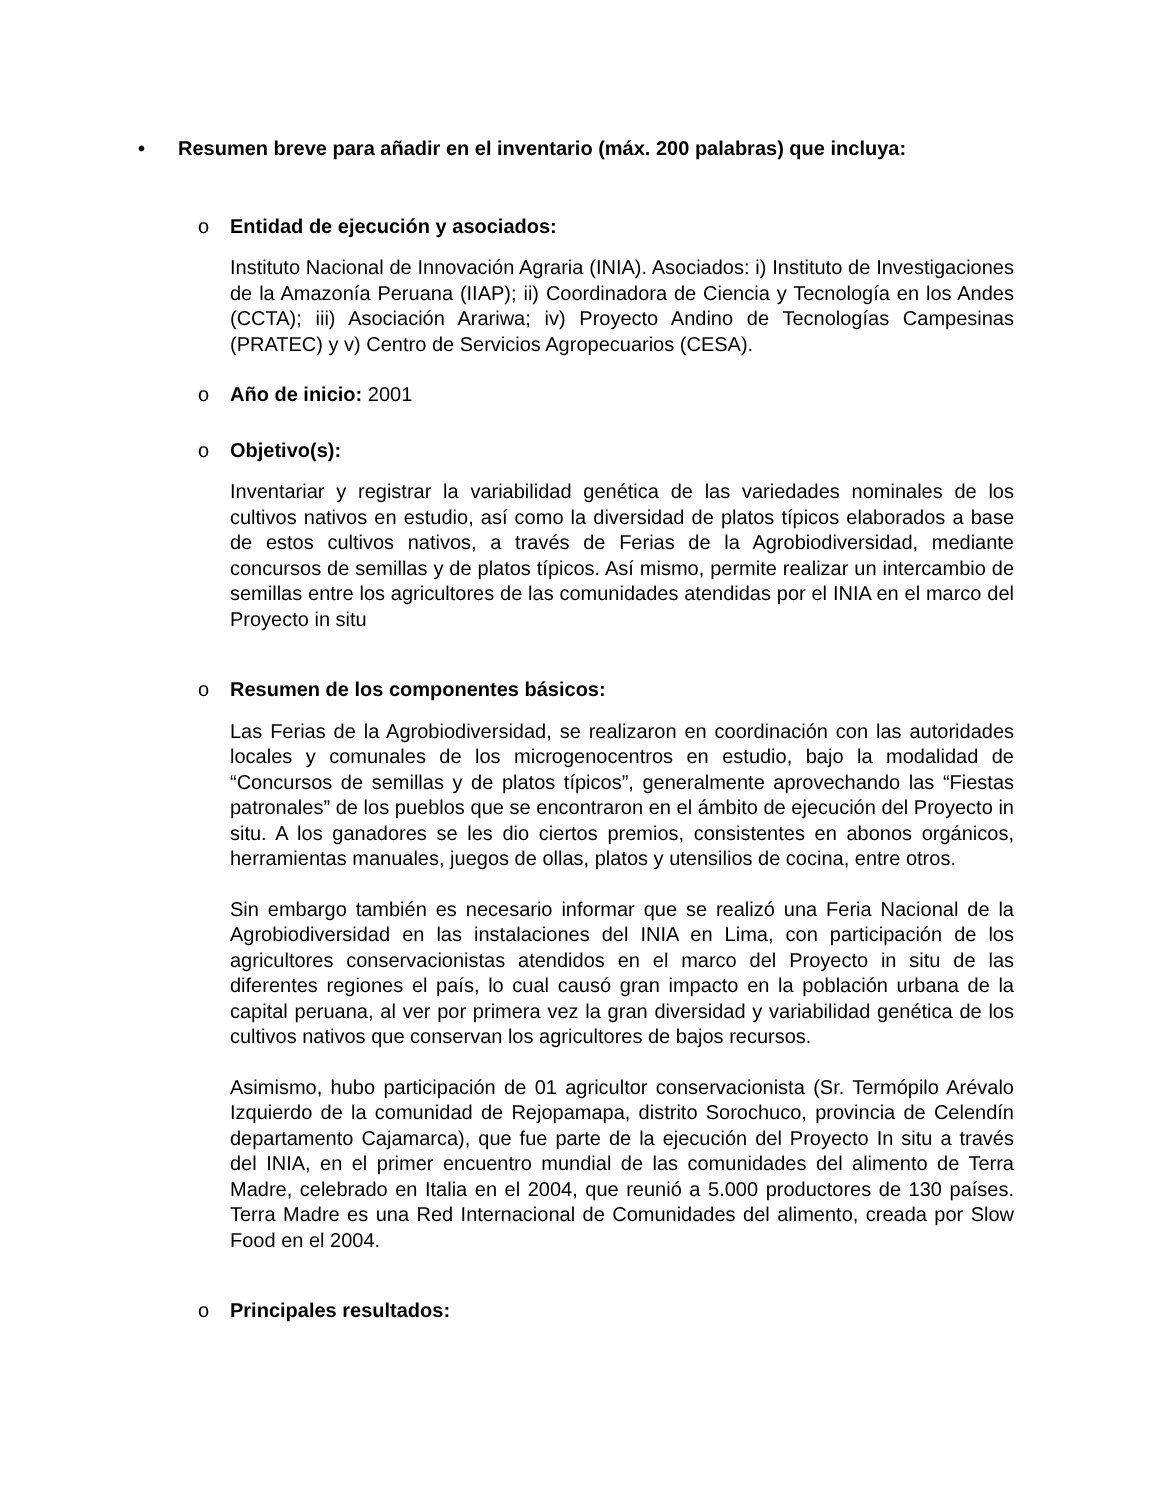• Resumen breve para añadir en el inventario (máx. 200 palabras) que incluya:
o Entidad de ejecución y asociados:
Instituto Nacional de Innovación Agraria (INIA). Asociados: i) Instituto de Investigaciones de la Amazonía Peruana (IIAP); ii) Coordinadora de Ciencia y Tecnología en los Andes (CCTA); iii) Asociación Arariwa; iv) Proyecto Andino de Tecnologías Campesinas (PRATEC) y v) Centro de Servicios Agropecuarios (CESA).
o Año de inicio: 2001
o Objetivo(s):
Inventariar y registrar la variabilidad genética de las variedades nominales de los cultivos nativos en estudio, así como la diversidad de platos típicos elaborados a base de estos cultivos nativos, a través de Ferias de la Agrobiodiversidad, mediante concursos de semillas y de platos típicos. Así mismo, permite realizar un intercambio de semillas entre los agricultores de las comunidades atendidas por el INIA en el marco del Proyecto in situ
o Resumen de los componentes básicos:
Las Ferias de la Agrobiodiversidad, se realizaron en coordinación con las autoridades locales y comunales de los microgenocentros en estudio, bajo la modalidad de “Concursos de semillas y de platos típicos”, generalmente aprovechando las “Fiestas patronales” de los pueblos que se encontraron en el ámbito de ejecución del Proyecto in situ. A los ganadores se les dio ciertos premios, consistentes en abonos orgánicos, herramientas manuales, juegos de ollas, platos y utensilios de cocina, entre otros.
Sin embargo también es necesario informar que se realizó una Feria Nacional de la Agrobiodiversidad en las instalaciones del INIA en Lima, con participación de los agricultores conservacionistas atendidos en el marco del Proyecto in situ de las diferentes regiones el país, lo cual causó gran impacto en la población urbana de la capital peruana, al ver por primera vez la gran diversidad y variabilidad genética de los cultivos nativos que conservan los agricultores de bajos recursos.
Asimismo, hubo participación de 01 agricultor conservacionista (Sr. Termópilo Arévalo Izquierdo de la comunidad de Rejopamapa, distrito Sorochuco, provincia de Celendín departamento Cajamarca), que fue parte de la ejecución del Proyecto In situ a través del INIA, en el primer encuentro mundial de las comunidades del alimento de Terra Madre, celebrado en Italia en el 2004, que reunió a 5.000 productores de 130 países. Terra Madre es una Red Internacional de Comunidades del alimento, creada por Slow Food en el 2004.
o Principales resultados: